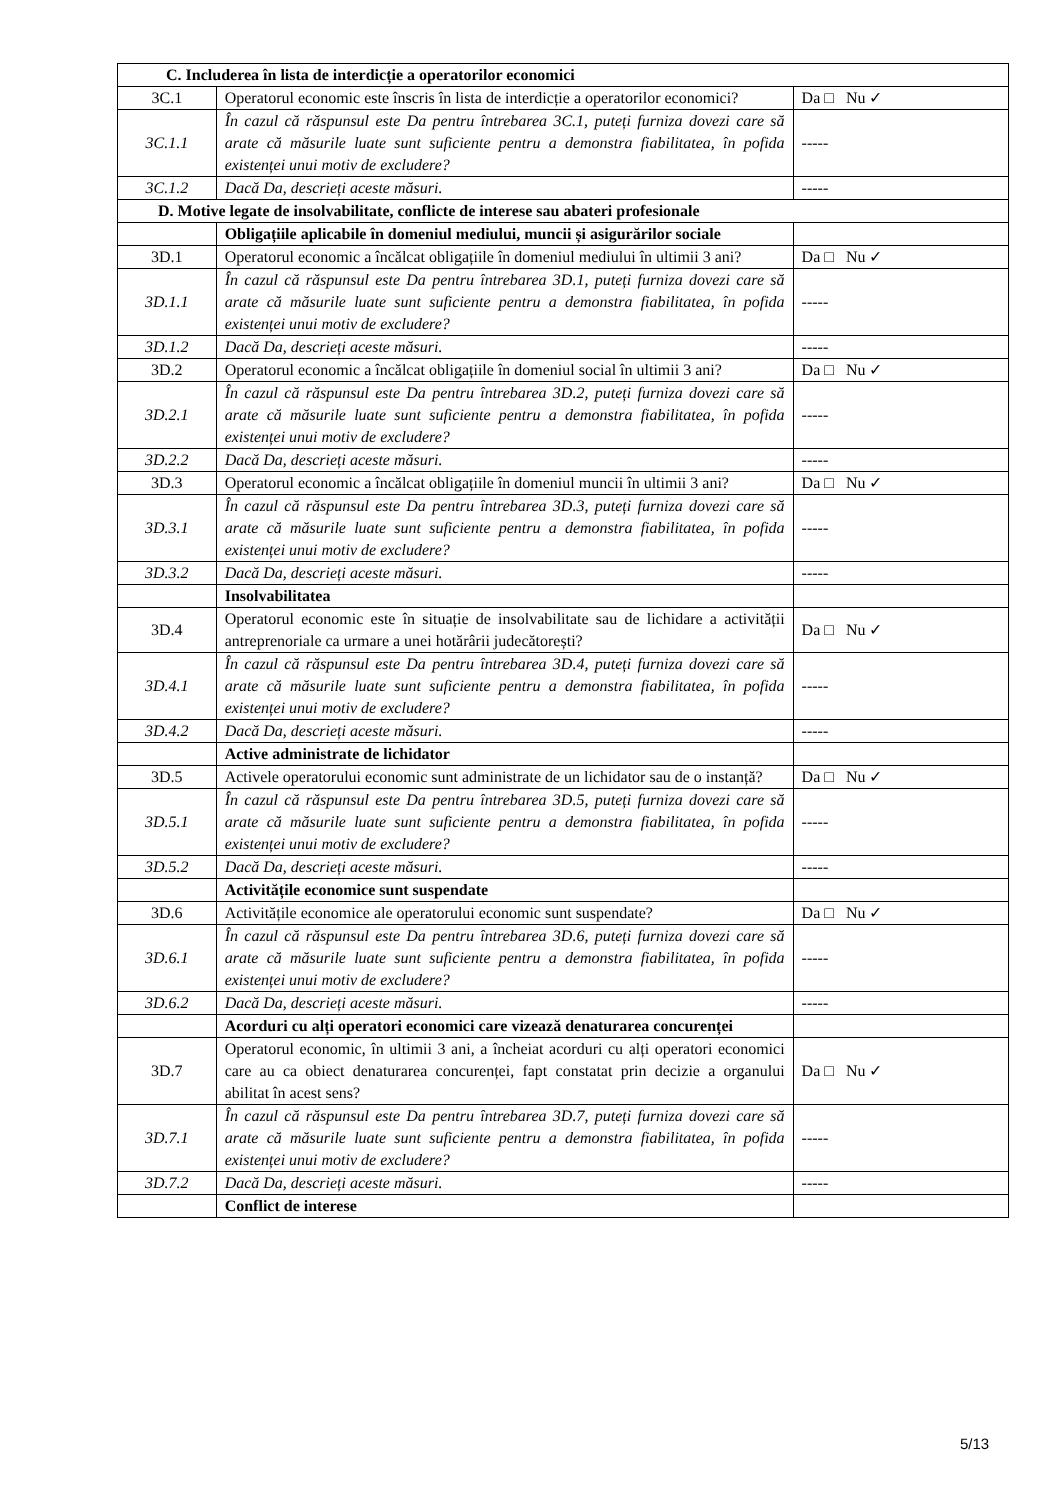| C. Includerea în lista de interdicție a operatorilor economici | | |
| 3C.1 | Operatorul economic este înscris în lista de interdicție a operatorilor economici? | Da □ Nu ✓ |
| 3C.1.1 | În cazul că răspunsul este Da pentru întrebarea 3C.1, puteți furniza dovezi care să arate că măsurile luate sunt suficiente pentru a demonstra fiabilitatea, în pofida existenței unui motiv de excludere? | ----- |
| 3C.1.2 | Dacă Da, descrieți aceste măsuri. | ----- |
| D. Motive legate de insolvabilitate, conflicte de interese sau abateri profesionale | | |
| | Obligațiile aplicabile în domeniul mediului, muncii și asigurărilor sociale | |
| 3D.1 | Operatorul economic a încălcat obligațiile în domeniul mediului în ultimii 3 ani? | Da □ Nu ✓ |
| 3D.1.1 | În cazul că răspunsul este Da pentru întrebarea 3D.1, puteți furniza dovezi care să arate că măsurile luate sunt suficiente pentru a demonstra fiabilitatea, în pofida existenței unui motiv de excludere? | ----- |
| 3D.1.2 | Dacă Da, descrieți aceste măsuri. | ----- |
| 3D.2 | Operatorul economic a încălcat obligațiile în domeniul social în ultimii 3 ani? | Da □ Nu ✓ |
| 3D.2.1 | În cazul că răspunsul este Da pentru întrebarea 3D.2, puteți furniza dovezi care să arate că măsurile luate sunt suficiente pentru a demonstra fiabilitatea, în pofida existenței unui motiv de excludere? | ----- |
| 3D.2.2 | Dacă Da, descrieți aceste măsuri. | ----- |
| 3D.3 | Operatorul economic a încălcat obligațiile în domeniul muncii în ultimii 3 ani? | Da □ Nu ✓ |
| 3D.3.1 | În cazul că răspunsul este Da pentru întrebarea 3D.3, puteți furniza dovezi care să arate că măsurile luate sunt suficiente pentru a demonstra fiabilitatea, în pofida existenței unui motiv de excludere? | ----- |
| 3D.3.2 | Dacă Da, descrieți aceste măsuri. | ----- |
| | Insolvabilitatea | |
| 3D.4 | Operatorul economic este în situație de insolvabilitate sau de lichidare a activității antreprenoriale ca urmare a unei hotărârii judecătorești? | Da □ Nu ✓ |
| 3D.4.1 | În cazul că răspunsul este Da pentru întrebarea 3D.4, puteți furniza dovezi care să arate că măsurile luate sunt suficiente pentru a demonstra fiabilitatea, în pofida existenței unui motiv de excludere? | ----- |
| 3D.4.2 | Dacă Da, descrieți aceste măsuri. | ----- |
| | Active administrate de lichidator | |
| 3D.5 | Activele operatorului economic sunt administrate de un lichidator sau de o instanță? | Da □ Nu ✓ |
| 3D.5.1 | În cazul că răspunsul este Da pentru întrebarea 3D.5, puteți furniza dovezi care să arate că măsurile luate sunt suficiente pentru a demonstra fiabilitatea, în pofida existenței unui motiv de excludere? | ----- |
| 3D.5.2 | Dacă Da, descrieți aceste măsuri. | ----- |
| | Activitățile economice sunt suspendate | |
| 3D.6 | Activitățile economice ale operatorului economic sunt suspendate? | Da □ Nu ✓ |
| 3D.6.1 | În cazul că răspunsul este Da pentru întrebarea 3D.6, puteți furniza dovezi care să arate că măsurile luate sunt suficiente pentru a demonstra fiabilitatea, în pofida existenței unui motiv de excludere? | ----- |
| 3D.6.2 | Dacă Da, descrieți aceste măsuri. | ----- |
| | Acorduri cu alți operatori economici care vizează denaturarea concurenței | |
| 3D.7 | Operatorul economic, în ultimii 3 ani, a încheiat acorduri cu alți operatori economici care au ca obiect denaturarea concurenței, fapt constatat prin decizie a organului abilitat în acest sens? | Da □ Nu ✓ |
| 3D.7.1 | În cazul că răspunsul este Da pentru întrebarea 3D.7, puteți furniza dovezi care să arate că măsurile luate sunt suficiente pentru a demonstra fiabilitatea, în pofida existenței unui motiv de excludere? | ----- |
| 3D.7.2 | Dacă Da, descrieți aceste măsuri. | ----- |
| | Conflict de interese | |
5/13